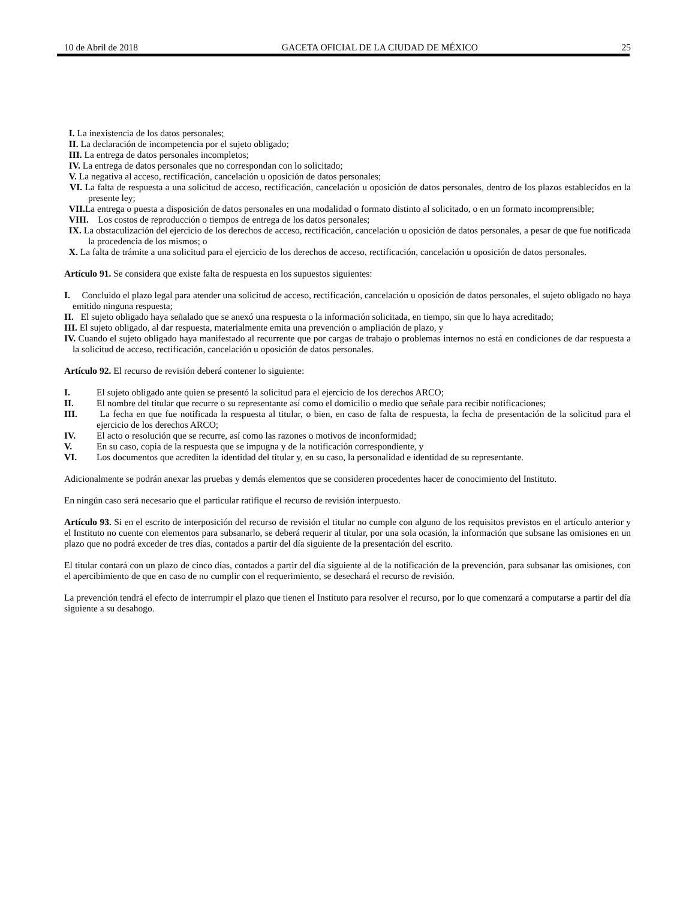10 de Abril de 2018 GACETA OFICIAL DE LA CIUDAD DE MÉXICO 25
I. La inexistencia de los datos personales;
II. La declaración de incompetencia por el sujeto obligado;
III. La entrega de datos personales incompletos;
IV. La entrega de datos personales que no correspondan con lo solicitado;
V. La negativa al acceso, rectificación, cancelación u oposición de datos personales;
VI. La falta de respuesta a una solicitud de acceso, rectificación, cancelación u oposición de datos personales, dentro de los plazos establecidos en la presente ley;
VII. La entrega o puesta a disposición de datos personales en una modalidad o formato distinto al solicitado, o en un formato incomprensible;
VIII. Los costos de reproducción o tiempos de entrega de los datos personales;
IX. La obstaculización del ejercicio de los derechos de acceso, rectificación, cancelación u oposición de datos personales, a pesar de que fue notificada la procedencia de los mismos; o
X. La falta de trámite a una solicitud para el ejercicio de los derechos de acceso, rectificación, cancelación u oposición de datos personales.
Artículo 91. Se considera que existe falta de respuesta en los supuestos siguientes:
I. Concluido el plazo legal para atender una solicitud de acceso, rectificación, cancelación u oposición de datos personales, el sujeto obligado no haya emitido ninguna respuesta;
II. El sujeto obligado haya señalado que se anexó una respuesta o la información solicitada, en tiempo, sin que lo haya acreditado;
III. El sujeto obligado, al dar respuesta, materialmente emita una prevención o ampliación de plazo, y
IV. Cuando el sujeto obligado haya manifestado al recurrente que por cargas de trabajo o problemas internos no está en condiciones de dar respuesta a la solicitud de acceso, rectificación, cancelación u oposición de datos personales.
Artículo 92. El recurso de revisión deberá contener lo siguiente:
I. El sujeto obligado ante quien se presentó la solicitud para el ejercicio de los derechos ARCO;
II. El nombre del titular que recurre o su representante así como el domicilio o medio que señale para recibir notificaciones;
III. La fecha en que fue notificada la respuesta al titular, o bien, en caso de falta de respuesta, la fecha de presentación de la solicitud para el ejercicio de los derechos ARCO;
IV. El acto o resolución que se recurre, así como las razones o motivos de inconformidad;
V. En su caso, copia de la respuesta que se impugna y de la notificación correspondiente, y
VI. Los documentos que acrediten la identidad del titular y, en su caso, la personalidad e identidad de su representante.
Adicionalmente se podrán anexar las pruebas y demás elementos que se consideren procedentes hacer de conocimiento del Instituto.
En ningún caso será necesario que el particular ratifique el recurso de revisión interpuesto.
Artículo 93. Si en el escrito de interposición del recurso de revisión el titular no cumple con alguno de los requisitos previstos en el artículo anterior y el Instituto no cuente con elementos para subsanarlo, se deberá requerir al titular, por una sola ocasión, la información que subsane las omisiones en un plazo que no podrá exceder de tres días, contados a partir del día siguiente de la presentación del escrito.
El titular contará con un plazo de cinco días, contados a partir del día siguiente al de la notificación de la prevención, para subsanar las omisiones, con el apercibimiento de que en caso de no cumplir con el requerimiento, se desechará el recurso de revisión.
La prevención tendrá el efecto de interrumpir el plazo que tienen el Instituto para resolver el recurso, por lo que comenzará a computarse a partir del día siguiente a su desahogo.